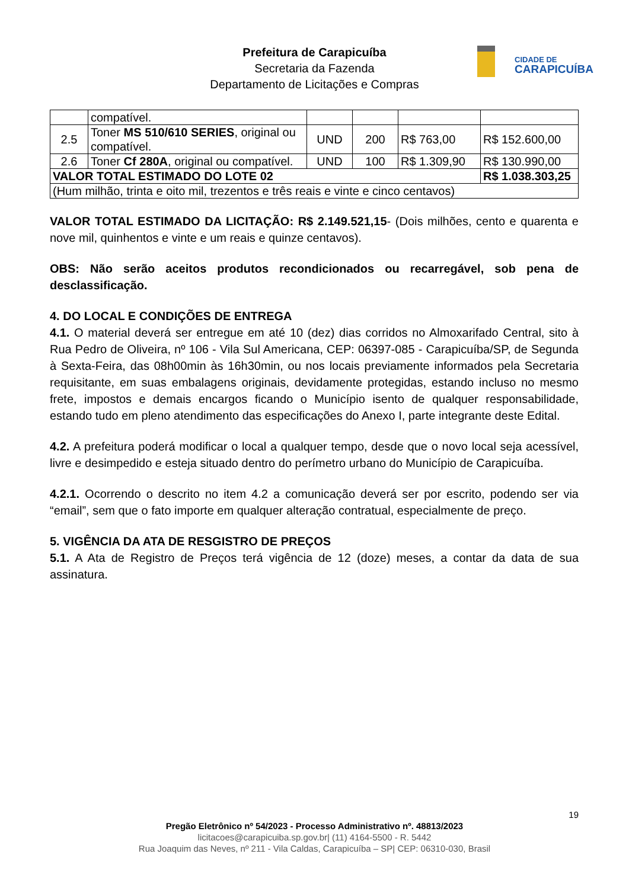Prefeitura de Carapicuíba
Secretaria da Fazenda
Departamento de Licitações e Compras
CIDADE DE
CARAPICUÍBA
| | compatível. | | | | |
| 2.5 | Toner MS 510/610 SERIES , original ou compatível. | UND | 200 | R$ 763,00 | R$ 152.600,00 |
| 2.6 | Toner Cf 280A , original ou compatível. | UND | 100 | R$ 1.309,90 | R$ 130.990,00 |
| VALOR TOTAL ESTIMADO DO LOTE 02 | | | | | R$ 1.038.303,25 |
| (Hum milhão, trinta e oito mil, trezentos e três reais e vinte e cinco centavos) | | | | | |
VALOR TOTAL ESTIMADO DA LICITAÇÃO: R$ 2.149.521,15- (Dois milhões, cento e quarenta e nove mil, quinhentos e vinte e um reais e quinze centavos).
OBS: Não serão aceitos produtos recondicionados ou recarregável, sob pena de desclassificação.
4. DO LOCAL E CONDIÇÕES DE ENTREGA
4.1. O material deverá ser entregue em até 10 (dez) dias corridos no Almoxarifado Central, sito à Rua Pedro de Oliveira, nº 106 - Vila Sul Americana, CEP: 06397-085 - Carapicuíba/SP, de Segunda à Sexta-Feira, das 08h00min às 16h30min, ou nos locais previamente informados pela Secretaria requisitante, em suas embalagens originais, devidamente protegidas, estando incluso no mesmo frete, impostos e demais encargos ficando o Município isento de qualquer responsabilidade, estando tudo em pleno atendimento das especificações do Anexo I, parte integrante deste Edital.
4.2. A prefeitura poderá modificar o local a qualquer tempo, desde que o novo local seja acessível, livre e desimpedido e esteja situado dentro do perímetro urbano do Município de Carapicuíba.
4.2.1. Ocorrendo o descrito no item 4.2 a comunicação deverá ser por escrito, podendo ser via “email”, sem que o fato importe em qualquer alteração contratual, especialmente de preço.
5. VIGÊNCIA DA ATA DE RESGISTRO DE PREÇOS
5.1. A Ata de Registro de Preços terá vigência de 12 (doze) meses, a contar da data de sua assinatura.
19
Pregão Eletrônico nº 54/2023 - Processo Administrativo nº. 48813/2023
licitacoes@carapicuiba.sp.gov.br| (11) 4164-5500 - R. 5442
Rua Joaquim das Neves, nº 211 - Vila Caldas, Carapicuíba – SP| CEP: 06310-030, Brasil